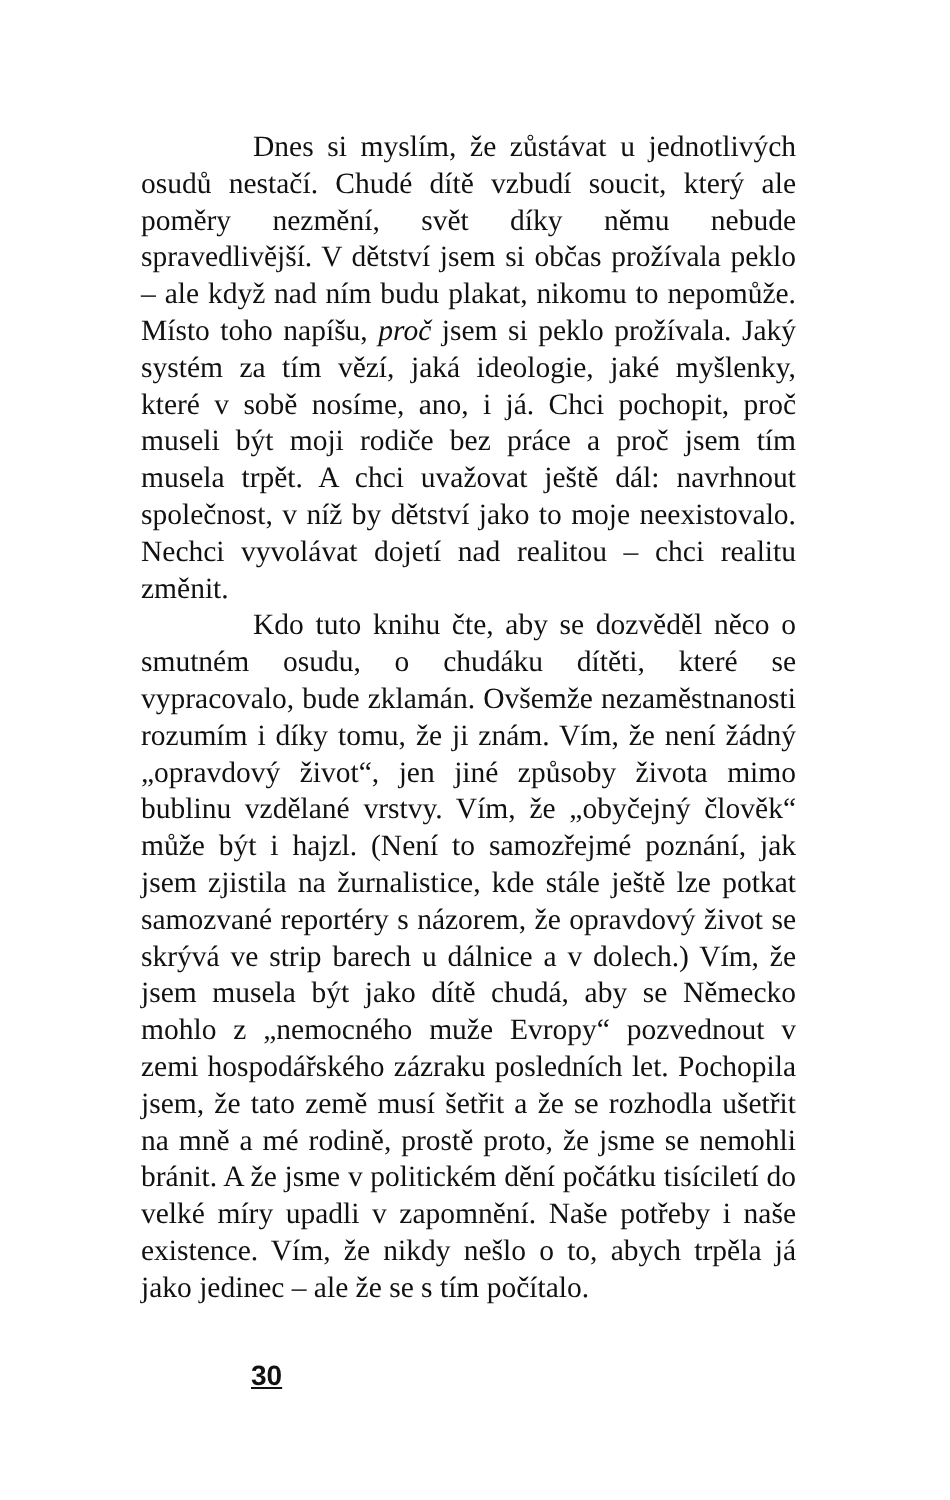Dnes si myslím, že zůstávat u jednotlivých osudů nestačí. Chudé dítě vzbudí soucit, který ale poměry nezmění, svět díky němu nebude spravedlivější. V dětství jsem si občas prožívala peklo – ale když nad ním budu plakat, nikomu to nepomůže. Místo toho napíšu, proč jsem si peklo prožívala. Jaký systém za tím vězí, jaká ideologie, jaké myšlenky, které v sobě nosíme, ano, i já. Chci pochopit, proč museli být moji rodiče bez práce a proč jsem tím musela trpět. A chci uvažovat ještě dál: navrhnout společnost, v níž by dětství jako to moje neexistovalo. Nechci vyvolávat dojetí nad realitou – chci realitu změnit.
Kdo tuto knihu čte, aby se dozvěděl něco o smutném osudu, o chudáku dítěti, které se vypracovalo, bude zklamán. Ovšemže nezaměstnanosti rozumím i díky tomu, že ji znám. Vím, že není žádný „opravdový život“, jen jiné způsoby života mimo bublinu vzdělané vrstvy. Vím, že „obyčejný člověk“ může být i hajzl. (Není to samozřejmé poznání, jak jsem zjistila na žurnalistice, kde stále ještě lze potkat samozvané reportéry s názorem, že opravdový život se skrývá ve strip barech u dálnice a v dolech.) Vím, že jsem musela být jako dítě chudá, aby se Německo mohlo z „nemocného muže Evropy“ pozvednout v zemi hospodářského zázraku posledních let. Pochopila jsem, že tato země musí šetřit a že se rozhodla ušetřit na mně a mé rodině, prostě proto, že jsme se nemohli bránit. A že jsme v politickém dění počátku tisíciletí do velké míry upadli v zapomnění. Naše potřeby i naše existence. Vím, že nikdy nešlo o to, abych trpěla já jako jedinec – ale že se s tím počítalo.
30